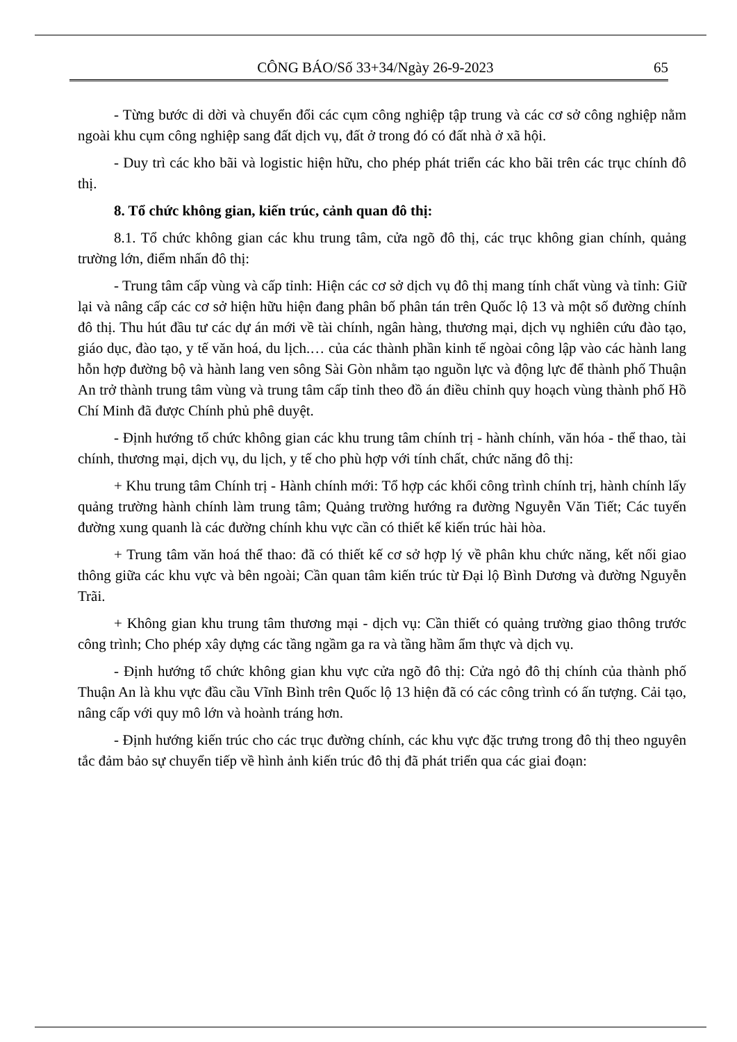CÔNG BÁO/Số 33+34/Ngày 26-9-2023 65
- Từng bước di dời và chuyển đổi các cụm công nghiệp tập trung và các cơ sở công nghiệp nằm ngoài khu cụm công nghiệp sang đất dịch vụ, đất ở trong đó có đất nhà ở xã hội.
- Duy trì các kho bãi và logistic hiện hữu, cho phép phát triển các kho bãi trên các trục chính đô thị.
8. Tổ chức không gian, kiến trúc, cảnh quan đô thị:
8.1. Tổ chức không gian các khu trung tâm, cửa ngõ đô thị, các trục không gian chính, quảng trường lớn, điểm nhấn đô thị:
- Trung tâm cấp vùng và cấp tỉnh: Hiện các cơ sở dịch vụ đô thị mang tính chất vùng và tỉnh: Giữ lại và nâng cấp các cơ sở hiện hữu hiện đang phân bố phân tán trên Quốc lộ 13 và một số đường chính đô thị. Thu hút đầu tư các dự án mới về tài chính, ngân hàng, thương mại, dịch vụ nghiên cứu đào tạo, giáo dục, đào tạo, y tế văn hoá, du lịch.… của các thành phần kinh tế ngòai công lập vào các hành lang hỗn hợp đường bộ và hành lang ven sông Sài Gòn nhằm tạo nguồn lực và động lực để thành phố Thuận An trở thành trung tâm vùng và trung tâm cấp tỉnh theo đồ án điều chỉnh quy hoạch vùng thành phố Hồ Chí Minh đã được Chính phủ phê duyệt.
- Định hướng tổ chức không gian các khu trung tâm chính trị - hành chính, văn hóa - thể thao, tài chính, thương mại, dịch vụ, du lịch, y tế cho phù hợp với tính chất, chức năng đô thị:
+ Khu trung tâm Chính trị - Hành chính mới: Tổ hợp các khối công trình chính trị, hành chính lấy quảng trường hành chính làm trung tâm; Quảng trường hướng ra đường Nguyễn Văn Tiết; Các tuyến đường xung quanh là các đường chính khu vực cần có thiết kế kiến trúc hài hòa.
+ Trung tâm văn hoá thể thao: đã có thiết kế cơ sở hợp lý về phân khu chức năng, kết nối giao thông giữa các khu vực và bên ngoài; Cần quan tâm kiến trúc từ Đại lộ Bình Dương và đường Nguyễn Trãi.
+ Không gian khu trung tâm thương mại - dịch vụ: Cần thiết có quảng trường giao thông trước công trình; Cho phép xây dựng các tầng ngầm ga ra và tầng hầm ẩm thực và dịch vụ.
- Định hướng tổ chức không gian khu vực cửa ngõ đô thị: Cửa ngỏ đô thị chính của thành phố Thuận An là khu vực đầu cầu Vĩnh Bình trên Quốc lộ 13 hiện đã có các công trình có ấn tượng. Cải tạo, nâng cấp với quy mô lớn và hoành tráng hơn.
- Định hướng kiến trúc cho các trục đường chính, các khu vực đặc trưng trong đô thị theo nguyên tắc đảm bảo sự chuyển tiếp về hình ảnh kiến trúc đô thị đã phát triển qua các giai đoạn: